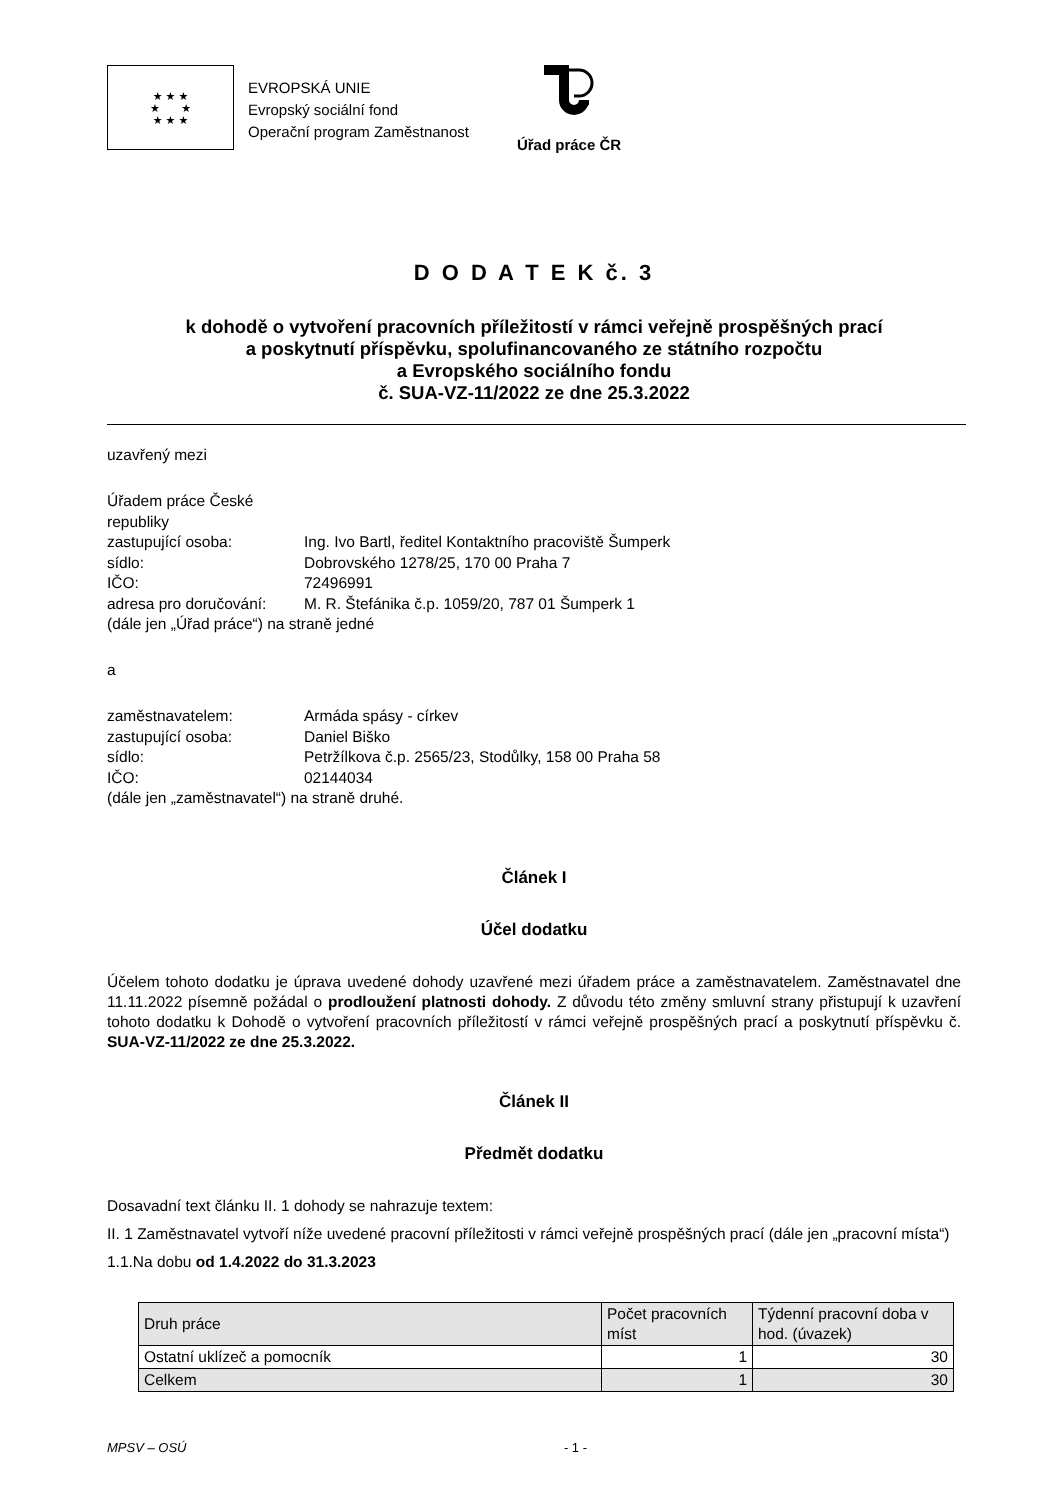★ ★ ★
★ ★
★ ★ ★
EVROPSKÁ UNIE
Evropský sociální fond
Operační program Zaměstnanost
Úřad práce ČR
D O D A T E K č. 3
k dohodě o vytvoření pracovních příležitostí v rámci veřejně prospěšných prací
a poskytnutí příspěvku, spolufinancovaného ze státního rozpočtu
a Evropského sociálního fondu
č. SUA-VZ-11/2022 ze dne 25.3.2022
uzavřený mezi
Úřadem práce České republiky
zastupující osoba: Ing. Ivo Bartl, ředitel Kontaktního pracoviště Šumperk
sídlo: Dobrovského 1278/25, 170 00 Praha 7
IČO: 72496991
adresa pro doručování: M. R. Štefánika č.p. 1059/20, 787 01 Šumperk 1
(dále jen „Úřad práce“) na straně jedné
a
zaměstnavatelem: Armáda spásy - církev
zastupující osoba: Daniel Biško
sídlo: Petržílkova č.p. 2565/23, Stodůlky, 158 00 Praha 58
IČO: 02144034
(dále jen „zaměstnavatel“) na straně druhé.
Článek I
Účel dodatku
Účelem tohoto dodatku je úprava uvedené dohody uzavřené mezi úřadem práce a zaměstnavatelem. Zaměstnavatel dne 11.11.2022 písemně požádal o prodloužení platnosti dohody. Z důvodu této změny smluvní strany přistupují k uzavření tohoto dodatku k Dohodě o vytvoření pracovních příležitostí v rámci veřejně prospěšných prací a poskytnutí příspěvku č. SUA-VZ-11/2022 ze dne 25.3.2022.
Článek II
Předmět dodatku
Dosavadní text článku II. 1 dohody se nahrazuje textem:
II. 1 Zaměstnavatel vytvoří níže uvedené pracovní příležitosti v rámci veřejně prospěšných prací (dále jen „pracovní místa“)
1.1.Na dobu od 1.4.2022 do 31.3.2023
| Druh práce | Počet pracovních míst | Týdenní pracovní doba v hod. (úvazek) |
| Ostatní uklízeč a pomocník | 1 | 30 |
| Celkem | 1 | 30 |
MPSV – OSÚ - 1 -